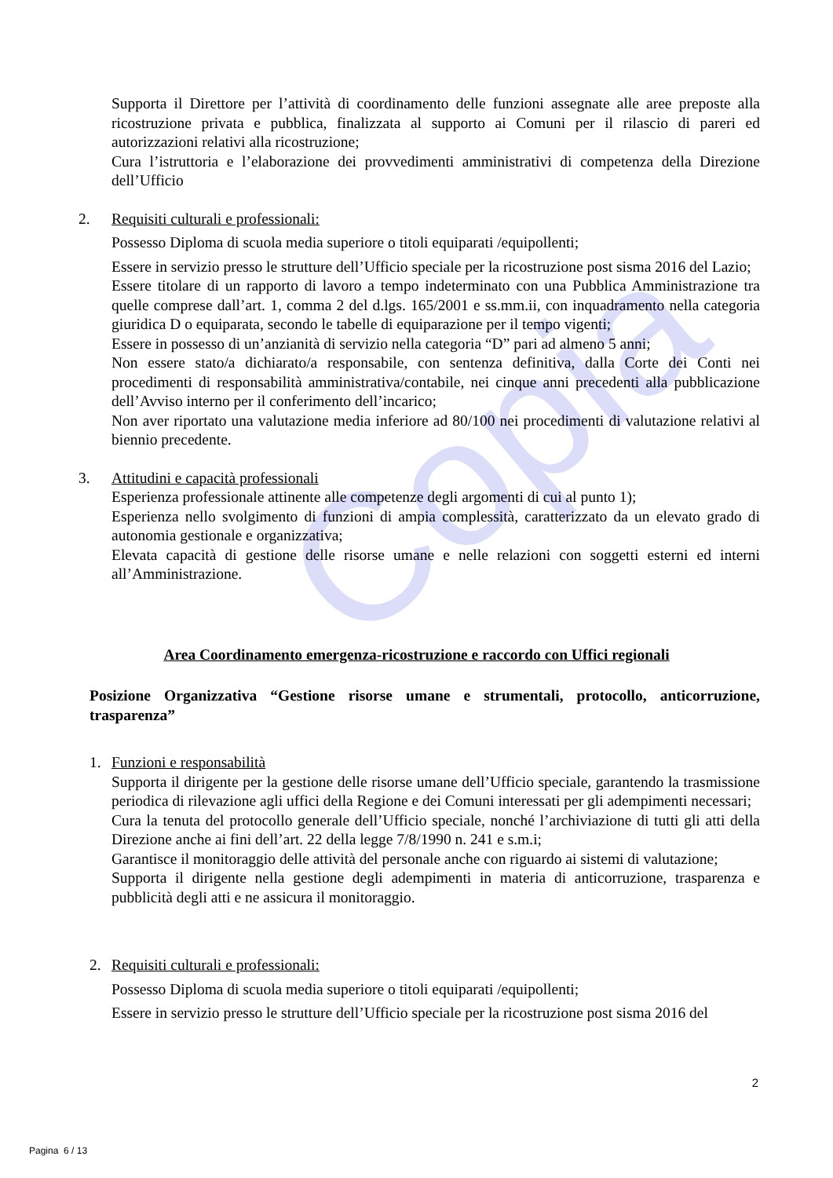Copia
Supporta il Direttore per l’attività di coordinamento delle funzioni assegnate alle aree preposte alla ricostruzione privata e pubblica, finalizzata al supporto ai Comuni per il rilascio di pareri ed autorizzazioni relativi alla ricostruzione;
Cura l’istruttoria e l’elaborazione dei provvedimenti amministrativi di competenza della Direzione dell’Ufficio
2. Requisiti culturali e professionali:
Possesso Diploma di scuola media superiore o titoli equiparati /equipollenti;
Essere in servizio presso le strutture dell’Ufficio speciale per la ricostruzione post sisma 2016 del Lazio;
Essere titolare di un rapporto di lavoro a tempo indeterminato con una Pubblica Amministrazione tra quelle comprese dall’art. 1, comma 2 del d.lgs. 165/2001 e ss.mm.ii, con inquadramento nella categoria giuridica D o equiparata, secondo le tabelle di equiparazione per il tempo vigenti;
Essere in possesso di un’anzianità di servizio nella categoria “D” pari ad almeno 5 anni;
Non essere stato/a dichiarato/a responsabile, con sentenza definitiva, dalla Corte dei Conti nei procedimenti di responsabilità amministrativa/contabile, nei cinque anni precedenti alla pubblicazione dell’Avviso interno per il conferimento dell’incarico;
Non aver riportato una valutazione media inferiore ad 80/100 nei procedimenti di valutazione relativi al biennio precedente.
3. Attitudini e capacità professionali
Esperienza professionale attinente alle competenze degli argomenti di cui al punto 1);
Esperienza nello svolgimento di funzioni di ampia complessità, caratterizzato da un elevato grado di autonomia gestionale e organizzativa;
Elevata capacità di gestione delle risorse umane e nelle relazioni con soggetti esterni ed interni all’Amministrazione.
Area Coordinamento emergenza-ricostruzione e raccordo con Uffici regionali
Posizione Organizzativa “Gestione risorse umane e strumentali, protocollo, anticorruzione, trasparenza”
1. Funzioni e responsabilità
Supporta il dirigente per la gestione delle risorse umane dell’Ufficio speciale, garantendo la trasmissione periodica di rilevazione agli uffici della Regione e dei Comuni interessati per gli adempimenti necessari;
Cura la tenuta del protocollo generale dell’Ufficio speciale, nonché l’archiviazione di tutti gli atti della Direzione anche ai fini dell’art. 22 della legge 7/8/1990 n. 241 e s.m.i;
Garantisce il monitoraggio delle attività del personale anche con riguardo ai sistemi di valutazione;
Supporta il dirigente nella gestione degli adempimenti in materia di anticorruzione, trasparenza e pubblicità degli atti e ne assicura il monitoraggio.
2. Requisiti culturali e professionali:
Possesso Diploma di scuola media superiore o titoli equiparati /equipollenti;
Essere in servizio presso le strutture dell’Ufficio speciale per la ricostruzione post sisma 2016 del
2
Pagina 6 / 13